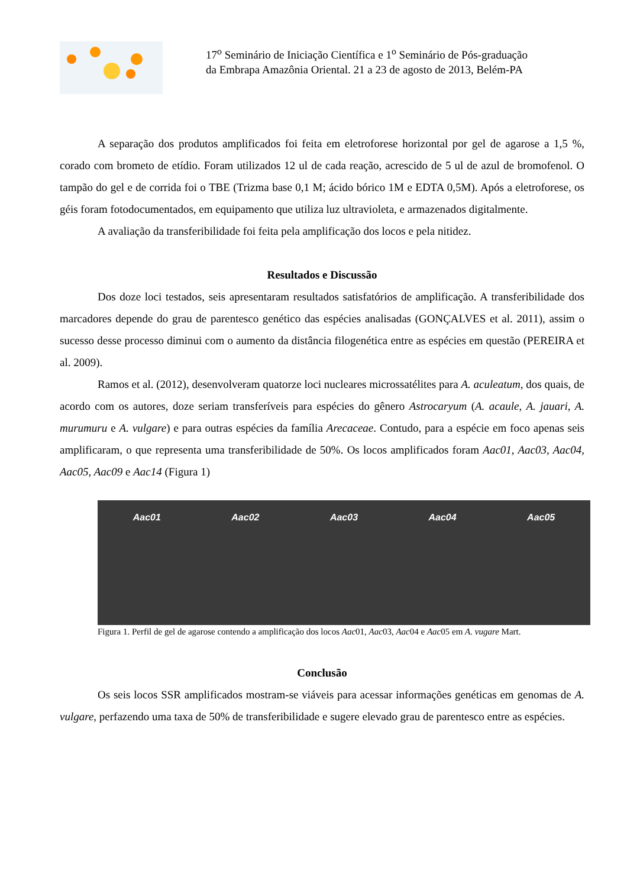17<sup>o</sup> Seminário de Iniciação Científica e 1<sup>o</sup> Seminário de Pós-graduação
da Embrapa Amazônia Oriental. 21 a 23 de agosto de 2013, Belém-PA
A separação dos produtos amplificados foi feita em eletroforese horizontal por gel de agarose a 1,5 %, corado com brometo de etídio. Foram utilizados 12 ul de cada reação, acrescido de 5 ul de azul de bromofenol. O tampão do gel e de corrida foi o TBE (Trizma base 0,1 M; ácido bórico 1M e EDTA 0,5M). Após a eletroforese, os géis foram fotodocumentados, em equipamento que utiliza luz ultravioleta, e armazenados digitalmente.
A avaliação da transferibilidade foi feita pela amplificação dos locos e pela nitidez.
Resultados e Discussão
Dos doze loci testados, seis apresentaram resultados satisfatórios de amplificação. A transferibilidade dos marcadores depende do grau de parentesco genético das espécies analisadas (GONÇALVES et al. 2011), assim o sucesso desse processo diminui com o aumento da distância filogenética entre as espécies em questão (PEREIRA et al. 2009).
Ramos et al. (2012), desenvolveram quatorze loci nucleares microssatélites para A. aculeatum, dos quais, de acordo com os autores, doze seriam transferíveis para espécies do gênero Astrocaryum (A. acaule, A. jauari, A. murumuru e A. vulgare) e para outras espécies da família Arecaceae. Contudo, para a espécie em foco apenas seis amplificaram, o que representa uma transferibilidade de 50%. Os locos amplificados foram Aac01, Aac03, Aac04, Aac05, Aac09 e Aac14 (Figura 1)
Aac01 Aac02 Aac03 Aac04 Aac05
Figura 1. Perfil de gel de agarose contendo a amplificação dos locos Aac01, Aac03, Aac04 e Aac05 em A. vugare Mart.
Conclusão
Os seis locos SSR amplificados mostram-se viáveis para acessar informações genéticas em genomas de A. vulgare, perfazendo uma taxa de 50% de transferibilidade e sugere elevado grau de parentesco entre as espécies.